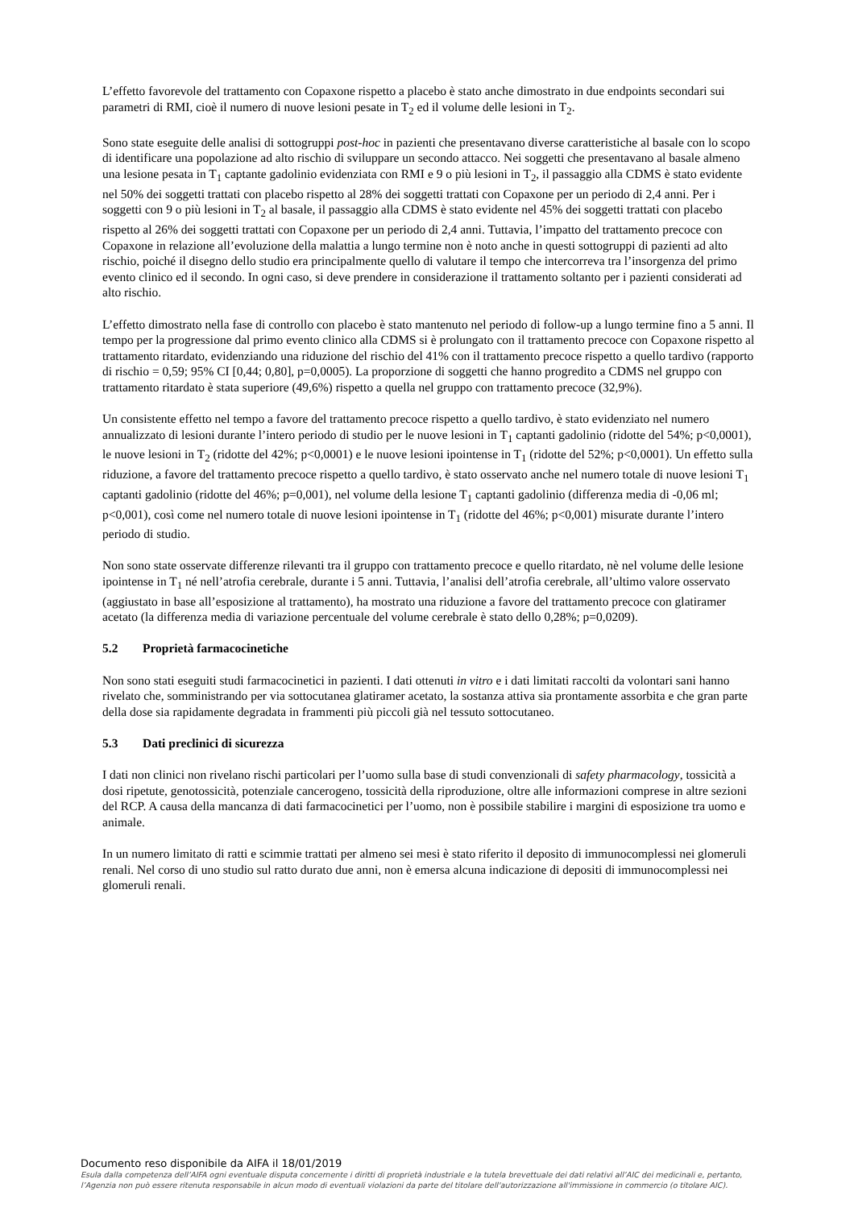L’effetto favorevole del trattamento con Copaxone rispetto a placebo è stato anche dimostrato in due endpoints secondari sui parametri di RMI, cioè il numero di nuove lesioni pesate in T<sub>2</sub> ed il volume delle lesioni in T<sub>2</sub>.
Sono state eseguite delle analisi di sottogruppi post-hoc in pazienti che presentavano diverse caratteristiche al basale con lo scopo di identificare una popolazione ad alto rischio di sviluppare un secondo attacco. Nei soggetti che presentavano al basale almeno una lesione pesata in T<sub>1</sub> captante gadolinio evidenziata con RMI e 9 o più lesioni in T<sub>2</sub>, il passaggio alla CDMS è stato evidente nel 50% dei soggetti trattati con placebo rispetto al 28% dei soggetti trattati con Copaxone per un periodo di 2,4 anni. Per i soggetti con 9 o più lesioni in T<sub>2</sub> al basale, il passaggio alla CDMS è stato evidente nel 45% dei soggetti trattati con placebo rispetto al 26% dei soggetti trattati con Copaxone per un periodo di 2,4 anni. Tuttavia, l’impatto del trattamento precoce con Copaxone in relazione all’evoluzione della malattia a lungo termine non è noto anche in questi sottogruppi di pazienti ad alto rischio, poiché il disegno dello studio era principalmente quello di valutare il tempo che intercorreva tra l’insorgenza del primo evento clinico ed il secondo. In ogni caso, si deve prendere in considerazione il trattamento soltanto per i pazienti considerati ad alto rischio.
L’effetto dimostrato nella fase di controllo con placebo è stato mantenuto nel periodo di follow-up a lungo termine fino a 5 anni. Il tempo per la progressione dal primo evento clinico alla CDMS si è prolungato con il trattamento precoce con Copaxone rispetto al trattamento ritardato, evidenziando una riduzione del rischio del 41% con il trattamento precoce rispetto a quello tardivo (rapporto di rischio = 0,59; 95% CI [0,44; 0,80], p=0,0005). La proporzione di soggetti che hanno progredito a CDMS nel gruppo con trattamento ritardato è stata superiore (49,6%) rispetto a quella nel gruppo con trattamento precoce (32,9%).
Un consistente effetto nel tempo a favore del trattamento precoce rispetto a quello tardivo, è stato evidenziato nel numero annualizzato di lesioni durante l’intero periodo di studio per le nuove lesioni in T<sub>1</sub> captanti gadolinio (ridotte del 54%; p<0,0001), le nuove lesioni in T<sub>2</sub> (ridotte del 42%; p<0,0001) e le nuove lesioni ipointense in T<sub>1</sub> (ridotte del 52%; p<0,0001). Un effetto sulla riduzione, a favore del trattamento precoce rispetto a quello tardivo, è stato osservato anche nel numero totale di nuove lesioni T<sub>1</sub> captanti gadolinio (ridotte del 46%; p=0,001), nel volume della lesione T<sub>1</sub> captanti gadolinio (differenza media di -0,06 ml; p<0,001), così come nel numero totale di nuove lesioni ipointense in T<sub>1</sub> (ridotte del 46%; p<0,001) misurate durante l’intero periodo di studio.
Non sono state osservate differenze rilevanti tra il gruppo con trattamento precoce e quello ritardato, nè nel volume delle lesione ipointense in T<sub>1</sub> né nell’atrofia cerebrale, durante i 5 anni. Tuttavia, l’analisi dell’atrofia cerebrale, all’ultimo valore osservato (aggiustato in base all’esposizione al trattamento), ha mostrato una riduzione a favore del trattamento precoce con glatiramer acetato (la differenza media di variazione percentuale del volume cerebrale è stato dello 0,28%; p=0,0209).
5.2 Proprietà farmacocinetiche
Non sono stati eseguiti studi farmacocinetici in pazienti. I dati ottenuti in vitro e i dati limitati raccolti da volontari sani hanno rivelato che, somministrando per via sottocutanea glatiramer acetato, la sostanza attiva sia prontamente assorbita e che gran parte della dose sia rapidamente degradata in frammenti più piccoli già nel tessuto sottocutaneo.
5.3 Dati preclinici di sicurezza
I dati non clinici non rivelano rischi particolari per l’uomo sulla base di studi convenzionali di safety pharmacology, tossicità a dosi ripetute, genotossicità, potenziale cancerogeno, tossicità della riproduzione, oltre alle informazioni comprese in altre sezioni del RCP. A causa della mancanza di dati farmacocinetici per l’uomo, non è possibile stabilire i margini di esposizione tra uomo e animale.
In un numero limitato di ratti e scimmie trattati per almeno sei mesi è stato riferito il deposito di immunocomplessi nei glomeruli renali. Nel corso di uno studio sul ratto durato due anni, non è emersa alcuna indicazione di depositi di immunocomplessi nei glomeruli renali.
Documento reso disponibile da AIFA il 18/01/2019
Esula dalla competenza dell’AIFA ogni eventuale disputa concernente i diritti di proprietà industriale e la tutela brevettuale dei dati relativi all’AIC dei medicinali e, pertanto, l’Agenzia non può essere ritenuta responsabile in alcun modo di eventuali violazioni da parte del titolare dell'autorizzazione all'immissione in commercio (o titolare AIC).